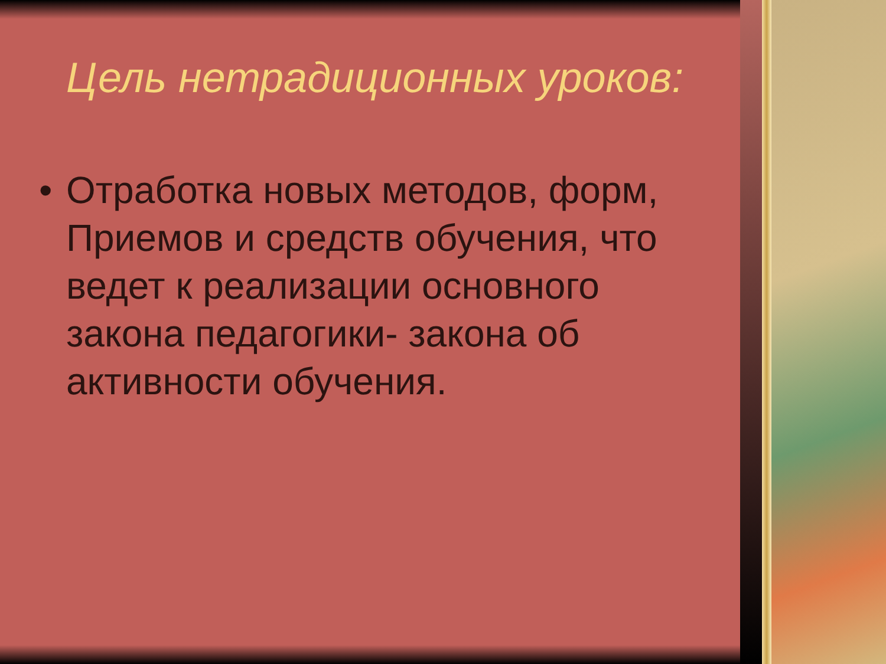Цель нетрадиционных уроков:
• Отработка новых методов, форм, Приемов и средств обучения, что ведет к реализации основного закона педагогики- закона об активности обучения.